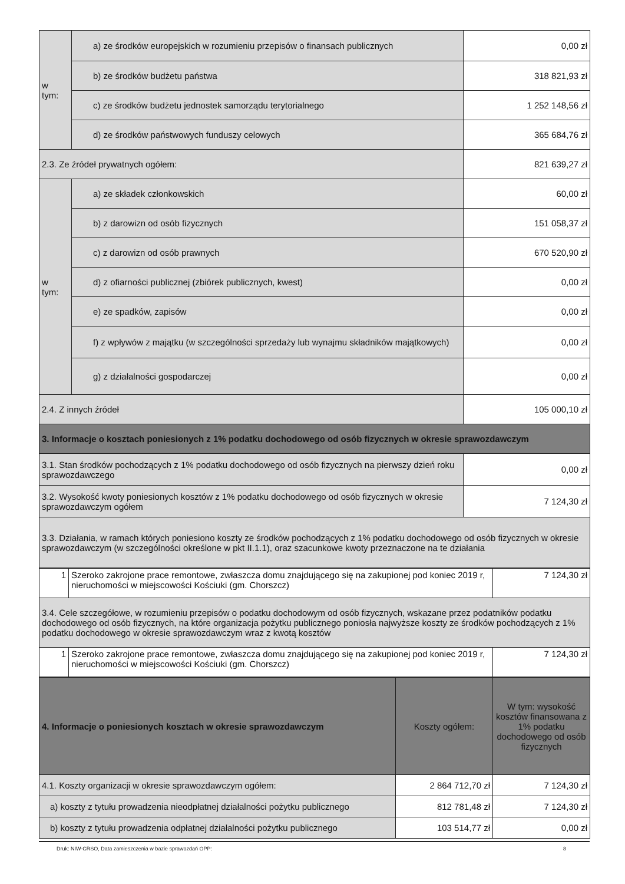| w tym: | a) ze środków europejskich w rozumieniu przepisów o finansach publicznych | 0,00 zł |
| | b) ze środków budżetu państwa | 318 821,93 zł |
| | c) ze środków budżetu jednostek samorządu terytorialnego | 1 252 148,56 zł |
| | d) ze środków państwowych funduszy celowych | 365 684,76 zł |
| 2.3. Ze źródeł prywatnych ogółem: | | 821 639,27 zł |
| w tym: | a) ze składek członkowskich | 60,00 zł |
| | b) z darowizn od osób fizycznych | 151 058,37 zł |
| | c) z darowizn od osób prawnych | 670 520,90 zł |
| | d) z ofiarności publicznej (zbiórek publicznych, kwest) | 0,00 zł |
| | e) ze spadków, zapisów | 0,00 zł |
| | f) z wpływów z majątku (w szczególności sprzedaży lub wynajmu składników majątkowych) | 0,00 zł |
| | g) z działalności gospodarczej | 0,00 zł |
| 2.4. Z innych źródeł | | 105 000,10 zł |
| 3. Informacje o kosztach poniesionych z 1% podatku dochodowego od osób fizycznych w okresie sprawozdawczym | | |
| 3.1. Stan środków pochodzących z 1% podatku dochodowego od osób fizycznych na pierwszy dzień roku sprawozdawczego | | 0,00 zł |
| 3.2. Wysokość kwoty poniesionych kosztów z 1% podatku dochodowego od osób fizycznych w okresie sprawozdawczym ogółem | | 7 124,30 zł |
| 3.3. Działania, w ramach których poniesiono koszty ze środków pochodzących z 1% podatku dochodowego od osób fizycznych w okresie sprawozdawczym (w szczególności określone w pkt II.1.1), oraz szacunkowe kwoty przeznaczone na te działania | | |
| 1 | Szeroko zakrojone prace remontowe, zwłaszcza domu znajdującego się na zakupionej pod koniec 2019 r, nieruchomości w miejscowości Kościuki (gm. Chorszcz) | 7 124,30 zł |
| 3.4. Cele szczegółowe, w rozumieniu przepisów o podatku dochodowym od osób fizycznych, wskazane przez podatników podatku dochodowego od osób fizycznych, na które organizacja pożytku publicznego poniosła najwyższe koszty ze środków pochodzących z 1% podatku dochodowego w okresie sprawozdawczym wraz z kwotą kosztów | | |
| 1 | Szeroko zakrojone prace remontowe, zwłaszcza domu znajdującego się na zakupionej pod koniec 2019 r, nieruchomości w miejscowości Kościuki (gm. Chorszcz) | 7 124,30 zł |
| 4. Informacje o poniesionych kosztach w okresie sprawozdawczym | Koszty ogółem: | W tym: wysokość kosztów finansowana z 1% podatku dochodowego od osób fizycznych |
| 4.1. Koszty organizacji w okresie sprawozdawczym ogółem: | 2 864 712,70 zł | 7 124,30 zł |
| a) koszty z tytułu prowadzenia nieodpłatnej działalności pożytku publicznego | 812 781,48 zł | 7 124,30 zł |
| b) koszty z tytułu prowadzenia odpłatnej działalności pożytku publicznego | 103 514,77 zł | 0,00 zł |
Druk: NIW-CRSO, Data zamieszczenia w bazie sprawozdań OPP: 8